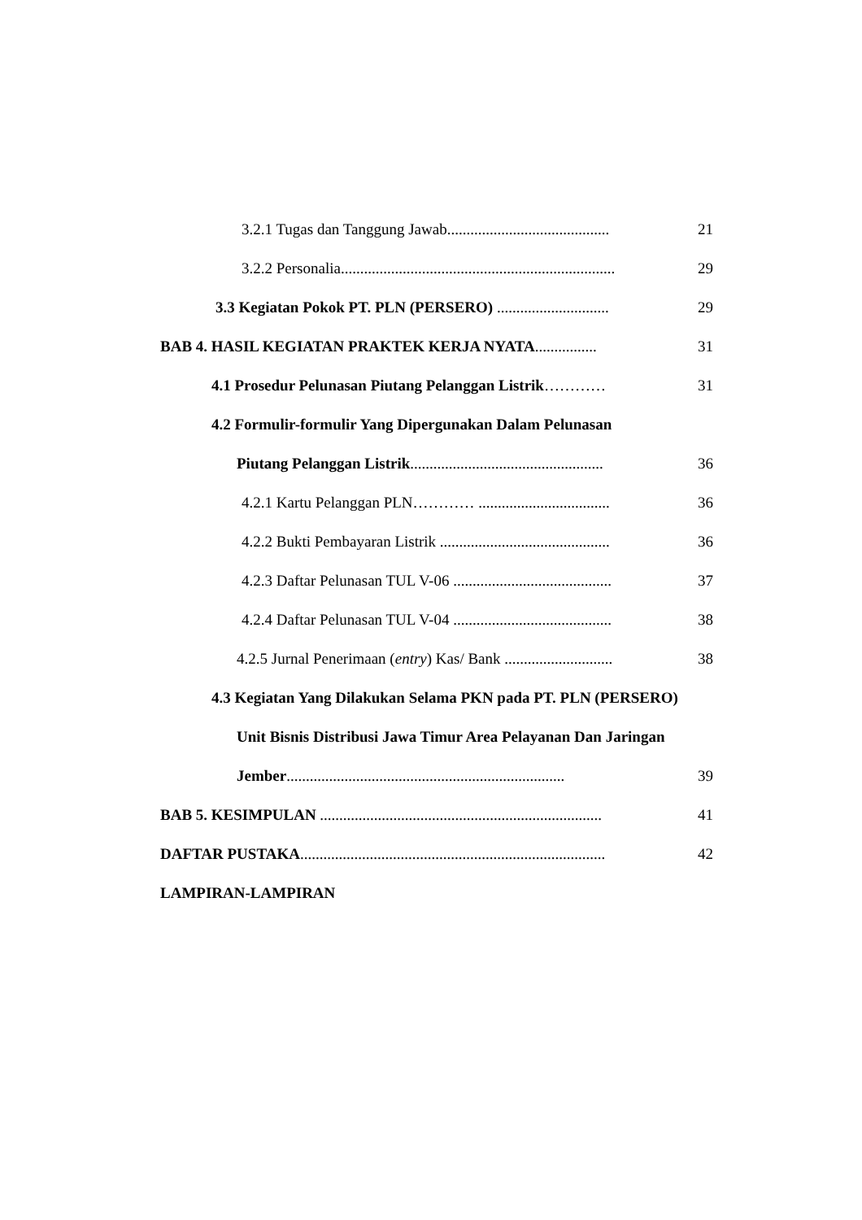3.2.1 Tugas dan Tanggung Jawab.......................................... 21
3.2.2 Personalia....................................................................... 29
3.3 Kegiatan Pokok PT. PLN (PERSERO) ............................. 29
BAB 4. HASIL KEGIATAN PRAKTEK KERJA NYATA................ 31
4.1 Prosedur Pelunasan Piutang Pelanggan Listrik………… 31
4.2 Formulir-formulir Yang Dipergunakan Dalam Pelunasan
Piutang Pelanggan Listrik.................................................. 36
4.2.1 Kartu Pelanggan PLN………… .................................. 36
4.2.2 Bukti Pembayaran Listrik ............................................ 36
4.2.3 Daftar Pelunasan TUL V-06 ......................................... 37
4.2.4 Daftar Pelunasan TUL V-04 ......................................... 38
4.2.5 Jurnal Penerimaan (entry) Kas/ Bank ............................ 38
4.3 Kegiatan Yang Dilakukan Selama PKN pada PT. PLN (PERSERO)
Unit Bisnis Distribusi Jawa Timur Area Pelayanan Dan Jaringan
Jember........................................................................ 39
BAB 5. KESIMPULAN ......................................................................... 41
DAFTAR PUSTAKA............................................................................... 42
LAMPIRAN-LAMPIRAN